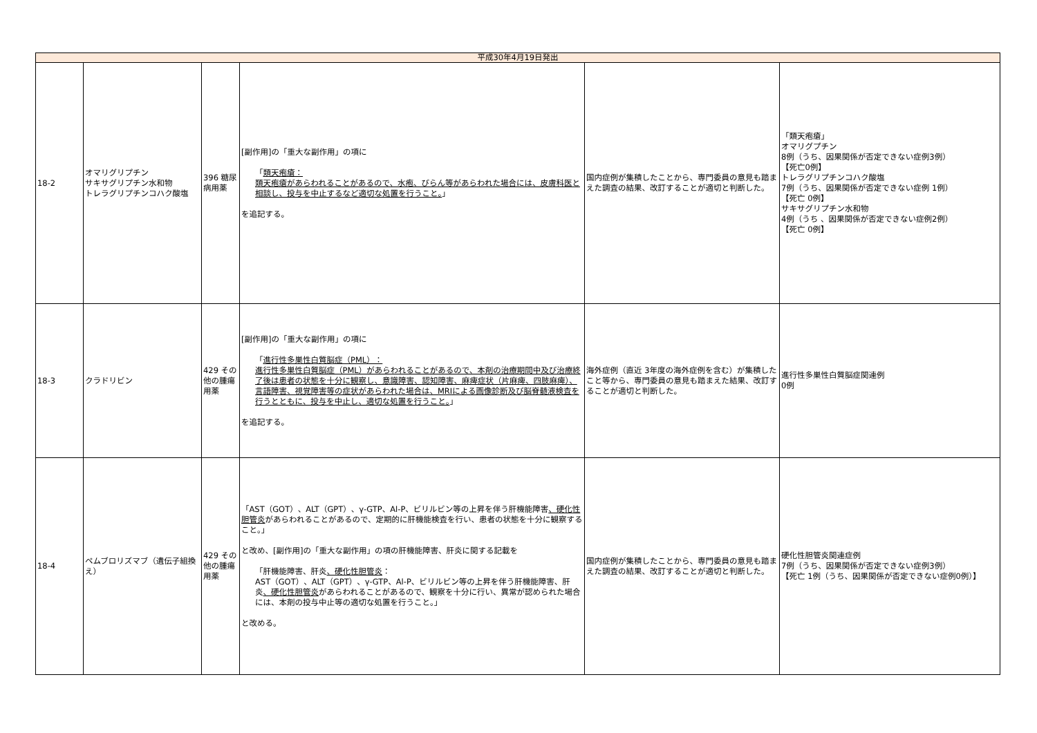| 平成30年4月19日発出 | | | | | |
| --- | --- | --- | --- | --- | --- |
| 18-2 | オマリグリプチン サキサグリプチン水和物 トレラグリプチンコハク酸塩 | 396 糖尿病用薬 | [副作用]の「重大な副作用」の項に 「 類天疱瘡： 類天疱瘡があらわれることがあるので、水疱、びらん等があらわれた場合には、皮膚科医と相談し、投与を中止するなど適切な処置を行うこと。 」 を追記する。 | 国内症例が集積したことから、専門委員の意見も踏まえた調査の結果、改訂することが適切と判断した。 | 「類天疱瘡」 オマリグプチン 8例（うち、因果関係が否定できない症例3例） 【死亡0例】 トレラグリプチンコハク酸塩 7例（うち、因果関係が否定できない症例 1例） 【死亡 0例】 サキサグリプチン水和物 4例（うち 、因果関係が否定できない症例2例） 【死亡 0例】 |
| 18-3 | クラドリビン | 429 その他の腫瘍用薬 | [副作用]の「重大な副作用」の項に 「 進行性多巣性白質脳症（PML）： 進行性多巣性白質脳症（PML）があらわれることがあるので、本剤の治療期間中及び治療終了後は患者の状態を十分に観察し、意識障害、認知障害、麻痺症状（片麻痺、四肢麻痺）、言語障害、視覚障害等の症状があらわれた場合は、MRIによる画像診断及び脳脊髄液検査を行うとともに、投与を中止し、適切な処置を行うこと。 」 を追記する。 | 海外症例（直近 3年度の海外症例を含む）が集積したこと等から、専門委員の意見も踏まえた結果、改訂することが適切と判断した。 | 進行性多巣性白質脳症関連例 0例 |
| 18-4 | ペムブロリズマブ（遺伝子組換え） | 429 その他の腫瘍用薬 | 「AST（GOT）、ALT（GPT）、γ-GTP、Al-P、ビリルビン等の上昇を伴う肝機能障害 、硬化性胆管炎 があらわれることがあるので、定期的に肝機能検査を行い、患者の状態を十分に観察すること。」 と改め、[副作用]の「重大な副作用」の項の肝機能障害、肝炎に関する記載を 「肝機能障害、肝炎 、硬化性胆管炎 ： AST（GOT）、ALT（GPT）、γ-GTP、Al-P、ビリルビン等の上昇を伴う肝機能障害、肝炎 、硬化性胆管炎 があらわれることがあるので、観察を十分に行い、異常が認められた場合には、本剤の投与中止等の適切な処置を行うこと。」 と改める。 | 国内症例が集積したことから、専門委員の意見も踏まえた調査の結果、改訂することが適切と判断した。 | 硬化性胆管炎関連症例 7例（うち、因果関係が否定できない症例3例） 【死亡 1例（うち、因果関係が否定できない症例0例）】 |